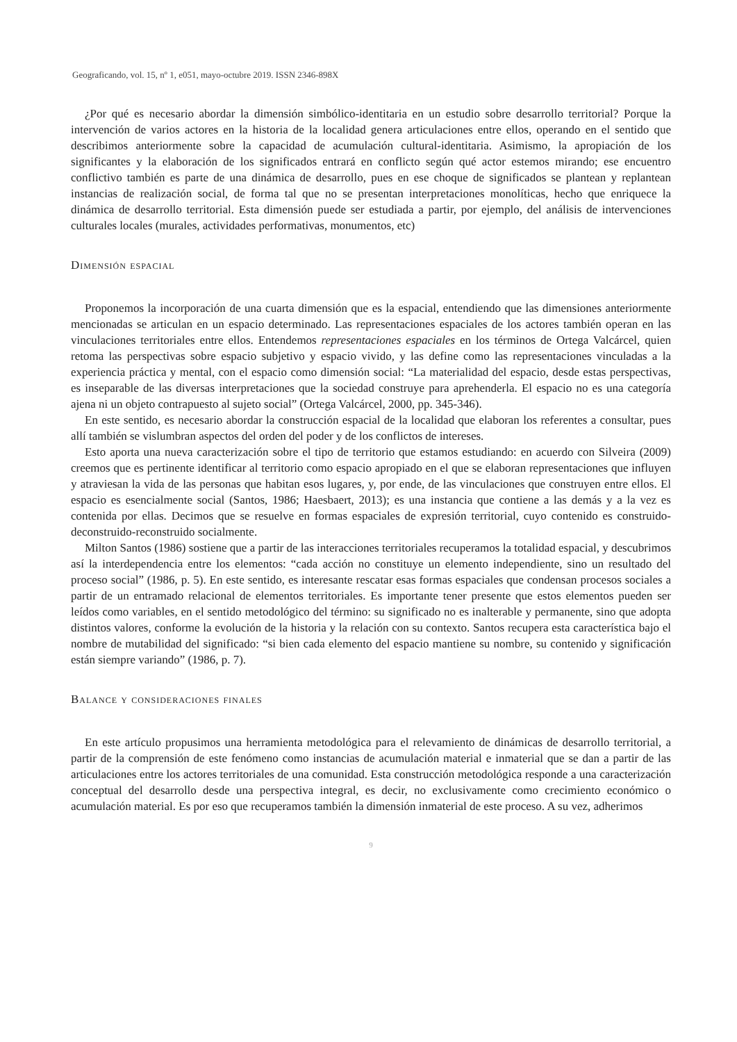Geograficando, vol. 15, nº 1, e051, mayo-octubre 2019. ISSN 2346-898X
¿Por qué es necesario abordar la dimensión simbólico-identitaria en un estudio sobre desarrollo territorial? Porque la intervención de varios actores en la historia de la localidad genera articulaciones entre ellos, operando en el sentido que describimos anteriormente sobre la capacidad de acumulación cultural-identitaria. Asimismo, la apropiación de los significantes y la elaboración de los significados entrará en conflicto según qué actor estemos mirando; ese encuentro conflictivo también es parte de una dinámica de desarrollo, pues en ese choque de significados se plantean y replantean instancias de realización social, de forma tal que no se presentan interpretaciones monolíticas, hecho que enriquece la dinámica de desarrollo territorial. Esta dimensión puede ser estudiada a partir, por ejemplo, del análisis de intervenciones culturales locales (murales, actividades performativas, monumentos, etc)
Dimensión espacial
Proponemos la incorporación de una cuarta dimensión que es la espacial, entendiendo que las dimensiones anteriormente mencionadas se articulan en un espacio determinado. Las representaciones espaciales de los actores también operan en las vinculaciones territoriales entre ellos. Entendemos representaciones espaciales en los términos de Ortega Valcárcel, quien retoma las perspectivas sobre espacio subjetivo y espacio vivido, y las define como las representaciones vinculadas a la experiencia práctica y mental, con el espacio como dimensión social: “La materialidad del espacio, desde estas perspectivas, es inseparable de las diversas interpretaciones que la sociedad construye para aprehenderla. El espacio no es una categoría ajena ni un objeto contrapuesto al sujeto social” (Ortega Valcárcel, 2000, pp. 345-346).
En este sentido, es necesario abordar la construcción espacial de la localidad que elaboran los referentes a consultar, pues allí también se vislumbran aspectos del orden del poder y de los conflictos de intereses.
Esto aporta una nueva caracterización sobre el tipo de territorio que estamos estudiando: en acuerdo con Silveira (2009) creemos que es pertinente identificar al territorio como espacio apropiado en el que se elaboran representaciones que influyen y atraviesan la vida de las personas que habitan esos lugares, y, por ende, de las vinculaciones que construyen entre ellos. El espacio es esencialmente social (Santos, 1986; Haesbaert, 2013); es una instancia que contiene a las demás y a la vez es contenida por ellas. Decimos que se resuelve en formas espaciales de expresión territorial, cuyo contenido es construido-deconstruido-reconstruido socialmente.
Milton Santos (1986) sostiene que a partir de las interacciones territoriales recuperamos la totalidad espacial, y descubrimos así la interdependencia entre los elementos: “cada acción no constituye un elemento independiente, sino un resultado del proceso social” (1986, p. 5). En este sentido, es interesante rescatar esas formas espaciales que condensan procesos sociales a partir de un entramado relacional de elementos territoriales. Es importante tener presente que estos elementos pueden ser leídos como variables, en el sentido metodológico del término: su significado no es inalterable y permanente, sino que adopta distintos valores, conforme la evolución de la historia y la relación con su contexto. Santos recupera esta característica bajo el nombre de mutabilidad del significado: “si bien cada elemento del espacio mantiene su nombre, su contenido y significación están siempre variando” (1986, p. 7).
Balance y consideraciones finales
En este artículo propusimos una herramienta metodológica para el relevamiento de dinámicas de desarrollo territorial, a partir de la comprensión de este fenómeno como instancias de acumulación material e inmaterial que se dan a partir de las articulaciones entre los actores territoriales de una comunidad. Esta construcción metodológica responde a una caracterización conceptual del desarrollo desde una perspectiva integral, es decir, no exclusivamente como crecimiento económico o acumulación material. Es por eso que recuperamos también la dimensión inmaterial de este proceso. A su vez, adherimos
9